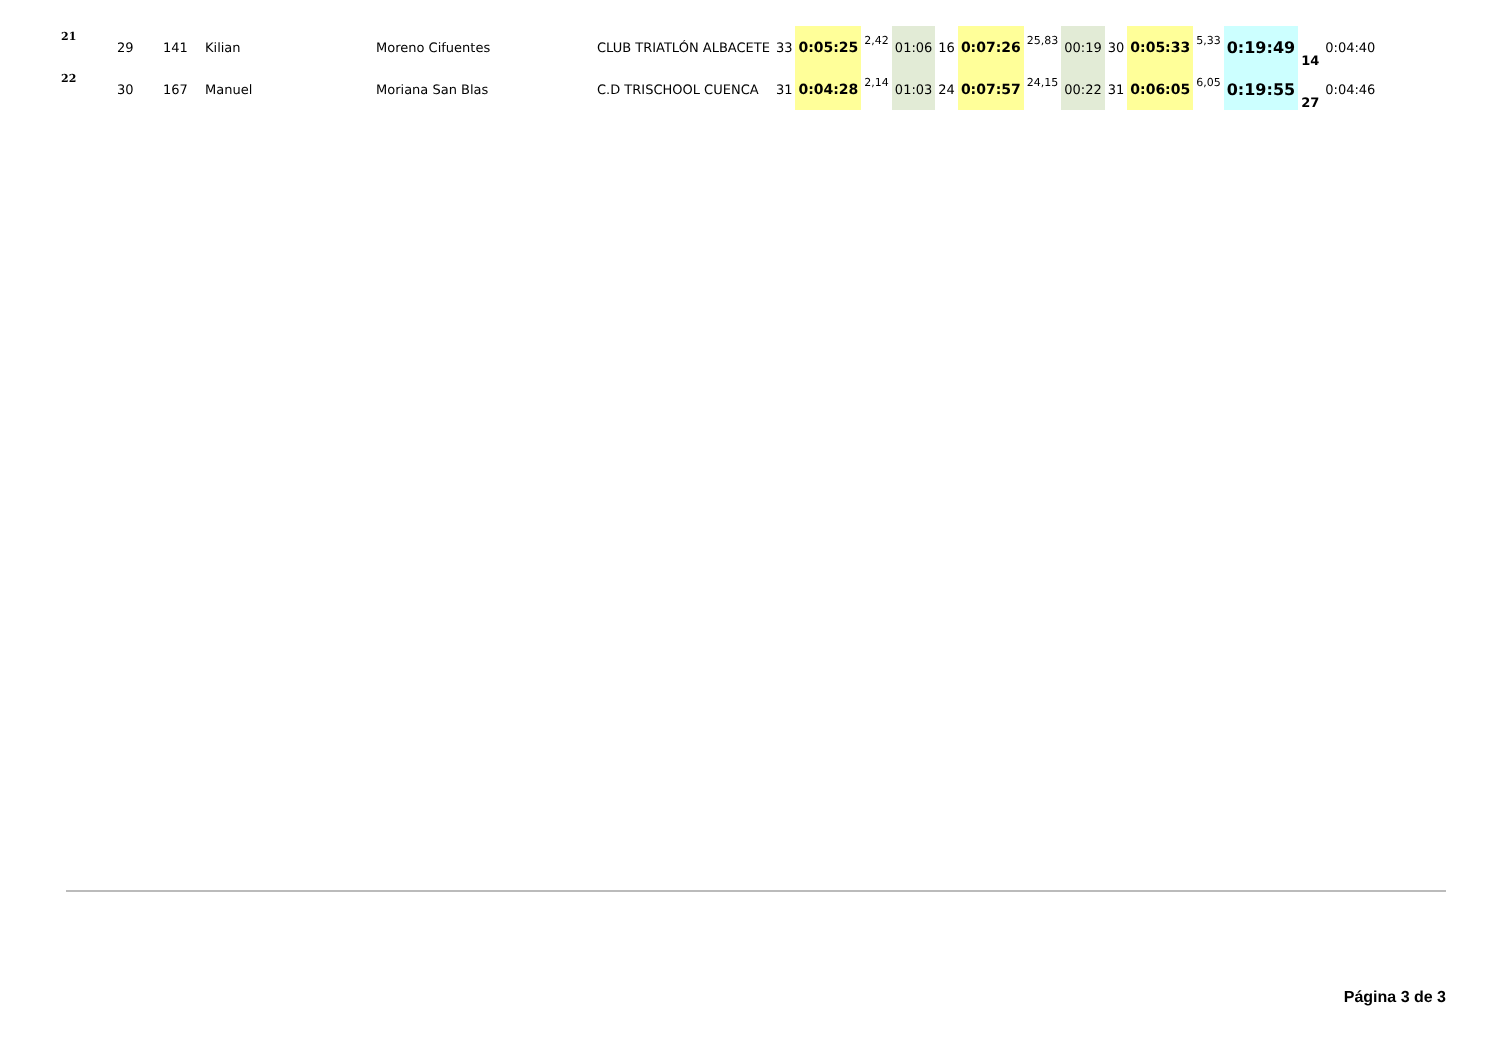| 21 | 29 | 141 | Kilian | Moreno Cifuentes | CLUB TRIATLÓN ALBACETE | 33 | 0:05:25 | 2,42 | 01:06 | 16 | 0:07:26 | 25,83 | 00:19 | 30 | 0:05:33 | 5,33 | 0:19:49 | 14 | 0:04:40 |
| 22 | 30 | 167 | Manuel | Moriana San Blas | C.D TRISCHOOL CUENCA | 31 | 0:04:28 | 2,14 | 01:03 | 24 | 0:07:57 | 24,15 | 00:22 | 31 | 0:06:05 | 6,05 | 0:19:55 | 27 | 0:04:46 |
Página 3 de 3